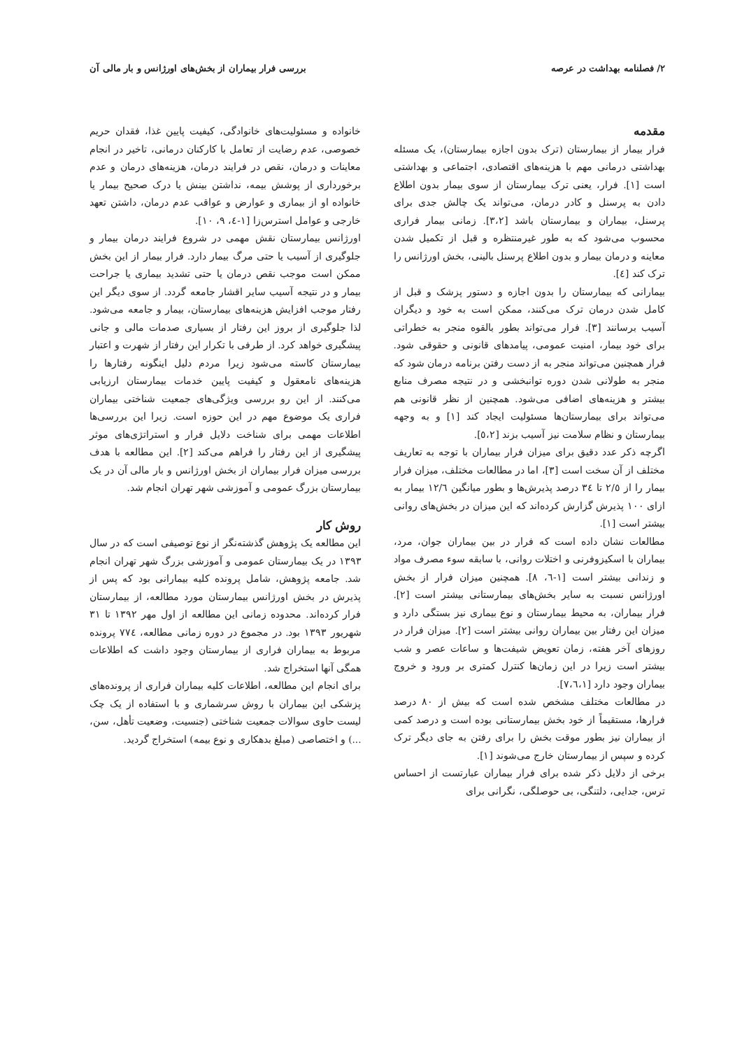۲/ فصلنامه بهداشت در عرصه بررسی فرار بیماران از بخش‌های اورژانس و بار مالی آن
مقدمه
فرار بیمار از بیمارستان (ترک بدون اجازه بیمارستان)، یک مسئله بهداشتی درمانی مهم با هزینه‌های اقتصادی، اجتماعی و بهداشتی است [۱]. فرار، یعنی ترک بیمارستان از سوی بیمار بدون اطلاع دادن به پرسنل و کادر درمان، می‌تواند یک چالش جدی برای پرسنل، بیماران و بیمارستان باشد [۳،۲]. زمانی بیمار فراری محسوب می‌شود که به طور غیرمنتظره و قبل از تکمیل شدن معاینه و درمان بیمار و بدون اطلاع پرسنل بالینی، بخش اورژانس را ترک کند [٤].
بیمارانی که بیمارستان را بدون اجازه و دستور پزشک و قبل از کامل شدن درمان ترک می‌کنند، ممکن است به خود و دیگران آسیب برسانند [۳]. فرار می‌تواند بطور بالقوه منجر به خطراتی برای خود بیمار، امنیت عمومی، پیامدهای قانونی و حقوقی شود. فرار همچنین می‌تواند منجر به از دست رفتن برنامه درمان شود که منجر به طولانی شدن دوره توانبخشی و در نتیجه مصرف منابع بیشتر و هزینه‌های اضافی می‌شود. همچنین از نظر قانونی هم می‌تواند برای بیمارستان‌ها مسئولیت ایجاد کند [۱] و به وجهه بیمارستان و نظام سلامت نیز آسیب بزند [٥،۲].
اگرچه ذکر عدد دقیق برای میزان فرار بیماران با توجه به تعاریف مختلف از آن سخت است [۳]، اما در مطالعات مختلف، میزان فرار بیمار را از ۲/٥ تا ۳٤ درصد پذیرش‌ها و بطور میانگین ۱۲/٦ بیمار به ازای ۱۰۰ پذیرش گزارش کرده‌اند که این میزان در بخش‌های روانی بیشتر است [۱].
مطالعات نشان داده است که فرار در بین بیماران جوان، مرد، بیماران با اسکیزوفرنی و اختلات روانی، با سابقه سوء مصرف مواد و زندانی بیشتر است [۱-٦، ۸]. همچنین میزان فرار از بخش اورژانس نسبت به سایر بخش‌های بیمارستانی بیشتر است [۲]. فرار بیماران، به محیط بیمارستان و نوع بیماری نیز بستگی دارد و میزان این رفتار بین بیماران روانی بیشتر است [۲]. میزان فرار در روزهای آخر هفته، زمان تعویض شیفت‌ها و ساعات عصر و شب بیشتر است زیرا در این زمان‌ها کنترل کمتری بر ورود و خروج بیماران وجود دارد [۷،٦،۱].
در مطالعات مختلف مشخص شده است که بیش از ۸۰ درصد فرارها، مستقیماً از خود بخش بیمارستانی بوده است و درصد کمی از بیماران نیز بطور موقت بخش را برای رفتن به جای دیگر ترک کرده و سپس از بیمارستان خارج می‌شوند [۱].
برخی از دلایل ذکر شده برای فرار بیماران عبارتست از احساس ترس، جدایی، دلتنگی، بی حوصلگی، نگرانی برای
خانواده و مسئولیت‌های خانوادگی، کیفیت پایین غذا، فقدان حریم خصوصی، عدم رضایت از تعامل با کارکنان درمانی، تاخیر در انجام معاینات و درمان، نقص در فرایند درمان، هزینه‌های درمان و عدم برخورداری از پوشش بیمه، نداشتن بینش یا درک صحیح بیمار یا خانواده او از بیماری و عوارض و عواقب عدم درمان، داشتن تعهد خارجی و عوامل استرس‌زا [۱-٤، ۹، ۱۰].
اورژانس بیمارستان نقش مهمی در شروع فرایند درمان بیمار و جلوگیری از آسیب یا حتی مرگ بیمار دارد. فرار بیمار از این بخش ممکن است موجب نقص درمان یا حتی تشدید بیماری یا جراحت بیمار و در نتیجه آسیب سایر اقشار جامعه گردد. از سوی دیگر این رفتار موجب افزایش هزینه‌های بیمارستان، بیمار و جامعه می‌شود. لذا جلوگیری از بروز این رفتار از بسیاری صدمات مالی و جانی پیشگیری خواهد کرد. از طرفی با تکرار این رفتار از شهرت و اعتبار بیمارستان کاسته می‌شود زیرا مردم دلیل اینگونه رفتارها را هزینه‌های نامعقول و کیفیت پایین خدمات بیمارستان ارزیابی می‌کنند. از این رو بررسی ویژگی‌های جمعیت شناختی بیماران فراری یک موضوع مهم در این حوزه است. زیرا این بررسی‌ها اطلاعات مهمی برای شناخت دلایل فرار و استراتژی‌های موثر پیشگیری از این رفتار را فراهم می‌کند [۲]. این مطالعه با هدف بررسی میزان فرار بیماران از بخش اورژانس و بار مالی آن در یک بیمارستان بزرگ عمومی و آموزشی شهر تهران انجام شد.
روش کار
این مطالعه یک پژوهش گذشته‌نگر از نوع توصیفی است که در سال ۱۳۹۳ در یک بیمارستان عمومی و آموزشی بزرگ شهر تهران انجام شد. جامعه پژوهش، شامل پرونده کلیه بیمارانی بود که پس از پذیرش در بخش اورژانس بیمارستان مورد مطالعه، از بیمارستان فرار کرده‌اند. محدوده زمانی این مطالعه از اول مهر ۱۳۹۲ تا ۳۱ شهریور ۱۳۹۳ بود. در مجموع در دوره زمانی مطالعه، ۷۷٤ پرونده مربوط به بیماران فراری از بیمارستان وجود داشت که اطلاعات همگی آنها استخراج شد.
برای انجام این مطالعه، اطلاعات کلیه بیماران فراری از پرونده‌های پزشکی این بیماران با روش سرشماری و با استفاده از یک چک لیست حاوی سوالات جمعیت شناختی (جنسیت، وضعیت تأهل، سن، ...) و اختصاصی (مبلغ بدهکاری و نوع بیمه) استخراج گردید.